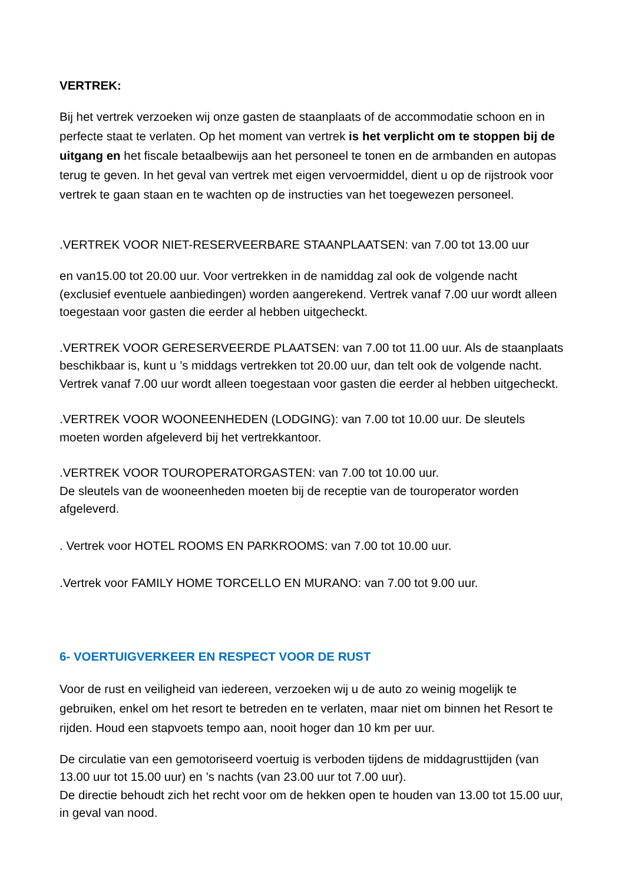VERTREK:
Bij het vertrek verzoeken wij onze gasten de staanplaats of de accommodatie schoon en in perfecte staat te verlaten. Op het moment van vertrek is het verplicht om te stoppen bij de uitgang en het fiscale betaalbewijs aan het personeel te tonen en de armbanden en autopas terug te geven. In het geval van vertrek met eigen vervoermiddel, dient u op de rijstrook voor vertrek te gaan staan en te wachten op de instructies van het toegewezen personeel.
.VERTREK VOOR NIET-RESERVEERBARE STAANPLAATSEN: van 7.00 tot 13.00 uur
en van15.00 tot 20.00 uur. Voor vertrekken in de namiddag zal ook de volgende nacht (exclusief eventuele aanbiedingen) worden aangerekend. Vertrek vanaf 7.00 uur wordt alleen toegestaan voor gasten die eerder al hebben uitgecheckt.
.VERTREK VOOR GERESERVEERDE PLAATSEN: van 7.00 tot 11.00 uur. Als de staanplaats beschikbaar is, kunt u ’s middags vertrekken tot 20.00 uur, dan telt ook de volgende nacht. Vertrek vanaf 7.00 uur wordt alleen toegestaan voor gasten die eerder al hebben uitgecheckt.
.VERTREK VOOR WOONEENHEDEN (LODGING): van 7.00 tot 10.00 uur. De sleutels moeten worden afgeleverd bij het vertrekkantoor.
.VERTREK VOOR TOUROPERATORGASTEN: van 7.00 tot 10.00 uur.
De sleutels van de wooneenheden moeten bij de receptie van de touroperator worden afgeleverd.
. Vertrek voor HOTEL ROOMS EN PARKROOMS: van 7.00 tot 10.00 uur.
.Vertrek voor FAMILY HOME TORCELLO EN MURANO: van 7.00 tot 9.00 uur.
6- VOERTUIGVERKEER EN RESPECT VOOR DE RUST
Voor de rust en veiligheid van iedereen, verzoeken wij u de auto zo weinig mogelijk te gebruiken, enkel om het resort te betreden en te verlaten, maar niet om binnen het Resort te rijden. Houd een stapvoets tempo aan, nooit hoger dan 10 km per uur.
De circulatie van een gemotoriseerd voertuig is verboden tijdens de middagrusttijden (van 13.00 uur tot 15.00 uur) en ’s nachts (van 23.00 uur tot 7.00 uur).
De directie behoudt zich het recht voor om de hekken open te houden van 13.00 tot 15.00 uur, in geval van nood.